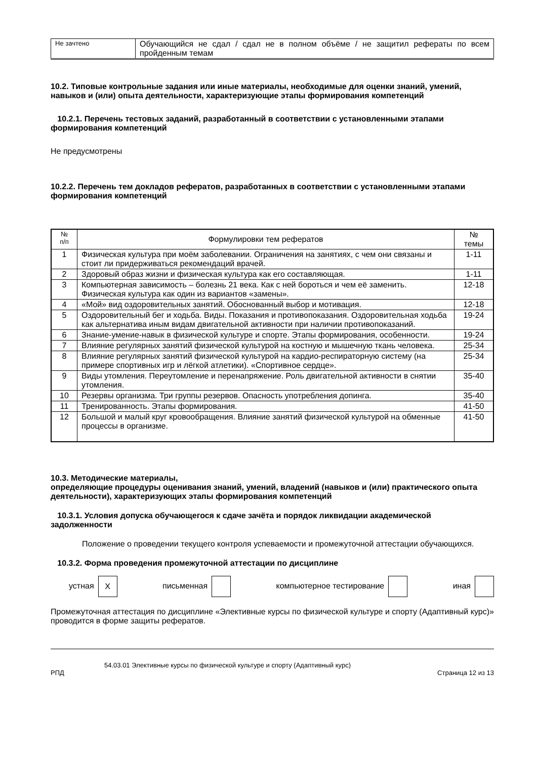| Не зачтено | Обучающийся не сдал / сдал не в полном объёме / не защитил рефераты по всем пройденным темам |
10.2. Типовые контрольные задания или иные материалы, необходимые для оценки знаний, умений, навыков и (или) опыта деятельности, характеризующие этапы формирования компетенций
10.2.1. Перечень тестовых заданий, разработанный в соответствии с установленными этапами формирования компетенций
Не предусмотрены
10.2.2. Перечень тем докладов рефератов, разработанных в соответствии с установленными этапами формирования компетенций
| № п/п | Формулировки тем рефератов | № темы |
| --- | --- | --- |
| 1 | Физическая культура при моём заболевании. Ограничения на занятиях, с чем они связаны и стоит ли придерживаться рекомендаций врачей. | 1-11 |
| 2 | Здоровый образ жизни и физическая культура как его составляющая. | 1-11 |
| 3 | Компьютерная зависимость – болезнь 21 века. Как с ней бороться и чем её заменить. Физическая культура как один из вариантов «замены». | 12-18 |
| 4 | «Мой» вид оздоровительных занятий. Обоснованный выбор и мотивация. | 12-18 |
| 5 | Оздоровительный бег и ходьба. Виды. Показания и противопоказания. Оздоровительная ходьба как альтернатива иным видам двигательной активности при наличии противопоказаний. | 19-24 |
| 6 | Знание-умение-навык в физической культуре и спорте. Этапы формирования, особенности. | 19-24 |
| 7 | Влияние регулярных занятий физической культурой на костную и мышечную ткань человека. | 25-34 |
| 8 | Влияние регулярных занятий физической культурой на кардио-респираторную систему (на примере спортивных игр и лёгкой атлетики). «Спортивное сердце». | 25-34 |
| 9 | Виды утомления. Переутомление и перенапряжение. Роль двигательной активности в снятии утомления. | 35-40 |
| 10 | Резервы организма. Три группы резервов. Опасность употребления допинга. | 35-40 |
| 11 | Тренированность. Этапы формирования. | 41-50 |
| 12 | Большой и малый круг кровообращения. Влияние занятий физической культурой на обменные процессы в организме. | 41-50 |
10.3. Методические материалы,
определяющие процедуры оценивания знаний, умений, владений (навыков и (или) практического опыта деятельности), характеризующих этапы формирования компетенций
10.3.1. Условия допуска обучающегося к сдаче зачёта и порядок ликвидации академической задолженности
Положение о проведении текущего контроля успеваемости и промежуточной аттестации обучающихся.
10.3.2. Форма проведения промежуточной аттестации по дисциплине
устная X письменная компьютерное тестирование иная
Промежуточная аттестация по дисциплине «Элективные курсы по физической культуре и спорту (Адаптивный курс)» проводится в форме защиты рефератов.
54.03.01 Элективные курсы по физической культуре и спорту (Адаптивный курс)
РПД Страница 12 из 13